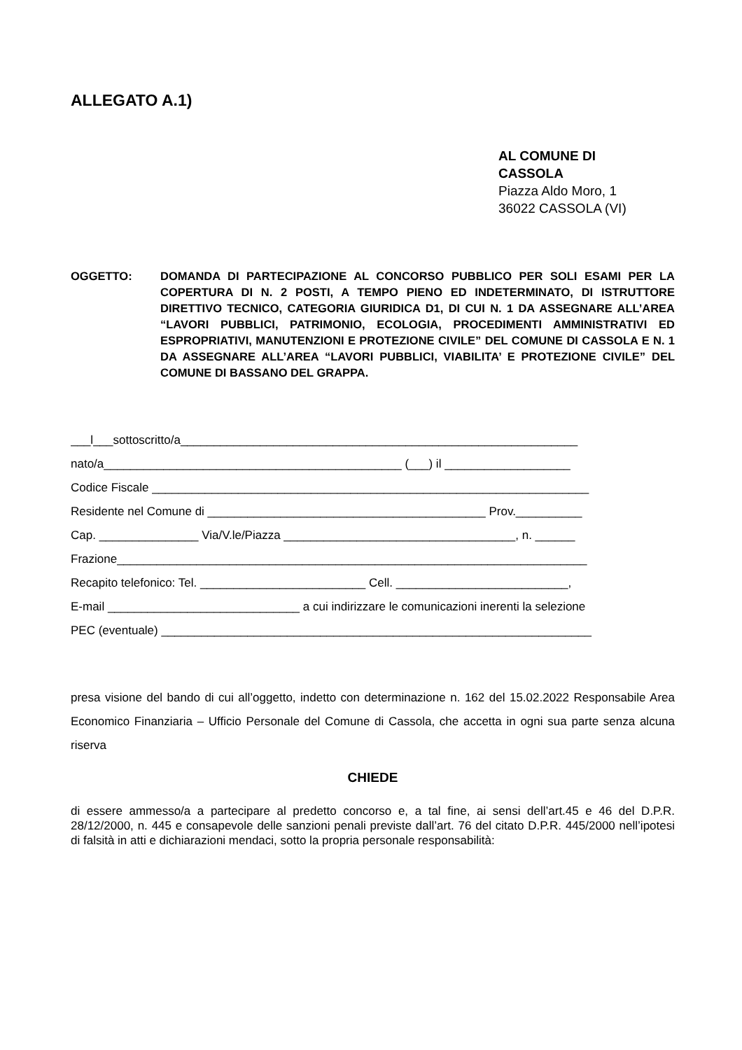ALLEGATO A.1)
AL COMUNE DI
CASSOLA
Piazza Aldo Moro, 1
36022 CASSOLA (VI)
OGGETTO: DOMANDA DI PARTECIPAZIONE AL CONCORSO PUBBLICO PER SOLI ESAMI PER LA COPERTURA DI N. 2 POSTI, A TEMPO PIENO ED INDETERMINATO, DI ISTRUTTORE DIRETTIVO TECNICO, CATEGORIA GIURIDICA D1, DI CUI N. 1 DA ASSEGNARE ALL’AREA “LAVORI PUBBLICI, PATRIMONIO, ECOLOGIA, PROCEDIMENTI AMMINISTRATIVI ED ESPROPRIATIVI, MANUTENZIONI E PROTEZIONE CIVILE” DEL COMUNE DI CASSOLA E N. 1 DA ASSEGNARE ALL’AREA “LAVORI PUBBLICI, VIABILITA’ E PROTEZIONE CIVILE” DEL COMUNE DI BASSANO DEL GRAPPA.
___l___sottoscritto/a____________________________________________________________
nato/a_____________________________________________ (___) il ___________________
Codice Fiscale __________________________________________________________________
Residente nel Comune di __________________________________________ Prov.__________
Cap. _______________ Via/V.le/Piazza ___________________________________, n. ______
Frazione_______________________________________________________________________
Recapito telefonico: Tel. _________________________ Cell. __________________________,
E-mail _____________________________ a cui indirizzare le comunicazioni inerenti la selezione
PEC (eventuale) _________________________________________________________________
presa visione del bando di cui all’oggetto, indetto con determinazione n. 162 del 15.02.2022 Responsabile Area Economico Finanziaria – Ufficio Personale del Comune di Cassola, che accetta in ogni sua parte senza alcuna riserva
CHIEDE
di essere ammesso/a a partecipare al predetto concorso e, a tal fine, ai sensi dell’art.45 e 46 del D.P.R. 28/12/2000, n. 445 e consapevole delle sanzioni penali previste dall’art. 76 del citato D.P.R. 445/2000 nell’ipotesi di falsità in atti e dichiarazioni mendaci, sotto la propria personale responsabilità: